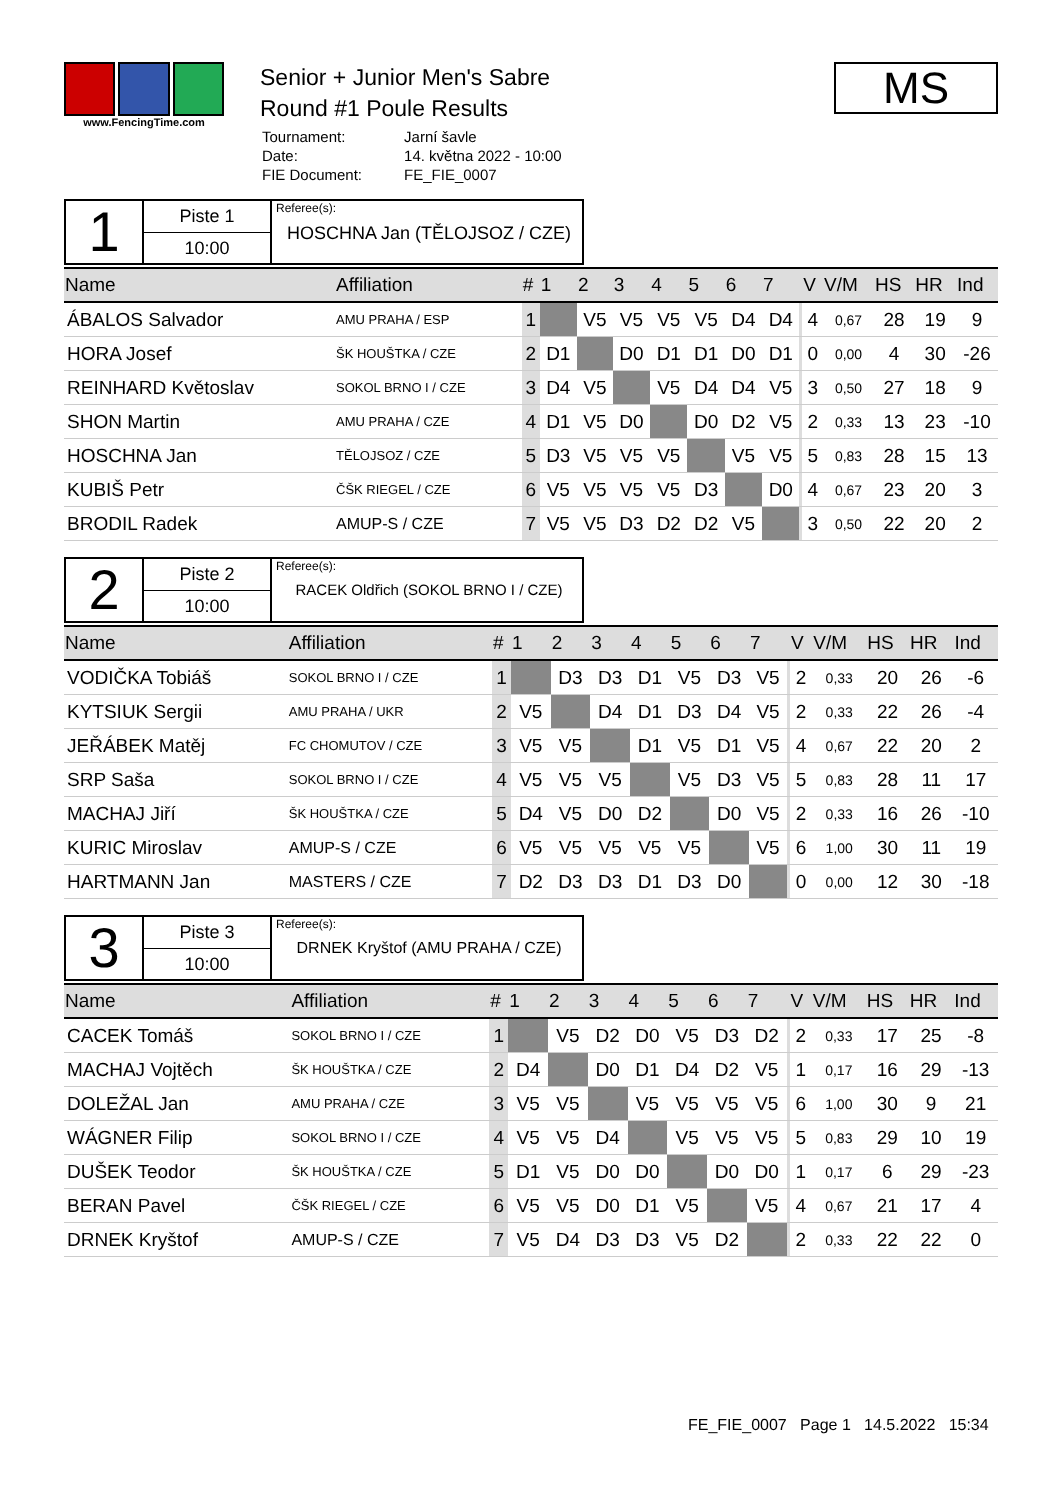www.FencingTime.com
Senior + Junior Men's Sabre
Round #1 Poule Results
| Tournament: | Jarní šavle |
| Date: | 14. května 2022 - 10:00 |
| FIE Document: | FE_FIE_0007 |
MS
1
Piste 1
10:00
Referee(s):
HOSCHNA Jan (TĚLOJSOZ / CZE)
| Name | Affiliation | # | 1 | 2 | 3 | 4 | 5 | 6 | 7 | | V | V/M | HS | HR | Ind |
| --- | --- | --- | --- | --- | --- | --- | --- | --- | --- | --- | --- | --- | --- | --- | --- |
| ÁBALOS Salvador | AMU PRAHA / ESP | 1 | | V5 | V5 | V5 | V5 | D4 | D4 | | 4 | 0,67 | 28 | 19 | 9 |
| HORA Josef | ŠK HOUŠTKA / CZE | 2 | D1 | | D0 | D1 | D1 | D0 | D1 | | 0 | 0,00 | 4 | 30 | -26 |
| REINHARD Květoslav | SOKOL BRNO I / CZE | 3 | D4 | V5 | | V5 | D4 | D4 | V5 | | 3 | 0,50 | 27 | 18 | 9 |
| SHON Martin | AMU PRAHA / CZE | 4 | D1 | V5 | D0 | | D0 | D2 | V5 | | 2 | 0,33 | 13 | 23 | -10 |
| HOSCHNA Jan | TĚLOJSOZ / CZE | 5 | D3 | V5 | V5 | V5 | | V5 | V5 | | 5 | 0,83 | 28 | 15 | 13 |
| KUBIŠ Petr | ČŠK RIEGEL / CZE | 6 | V5 | V5 | V5 | V5 | D3 | | D0 | | 4 | 0,67 | 23 | 20 | 3 |
| BRODIL Radek | AMUP-S / CZE | 7 | V5 | V5 | D3 | D2 | D2 | V5 | | | 3 | 0,50 | 22 | 20 | 2 |
2
Piste 2
10:00
Referee(s):
RACEK Oldřich (SOKOL BRNO I / CZE)
| Name | Affiliation | # | 1 | 2 | 3 | 4 | 5 | 6 | 7 | | V | V/M | HS | HR | Ind |
| --- | --- | --- | --- | --- | --- | --- | --- | --- | --- | --- | --- | --- | --- | --- | --- |
| VODIČKA Tobiáš | SOKOL BRNO I / CZE | 1 | | D3 | D3 | D1 | V5 | D3 | V5 | | 2 | 0,33 | 20 | 26 | -6 |
| KYTSIUK Sergii | AMU PRAHA / UKR | 2 | V5 | | D4 | D1 | D3 | D4 | V5 | | 2 | 0,33 | 22 | 26 | -4 |
| JEŘÁBEK Matěj | FC CHOMUTOV / CZE | 3 | V5 | V5 | | D1 | V5 | D1 | V5 | | 4 | 0,67 | 22 | 20 | 2 |
| SRP Saša | SOKOL BRNO I / CZE | 4 | V5 | V5 | V5 | | V5 | D3 | V5 | | 5 | 0,83 | 28 | 11 | 17 |
| MACHAJ Jiří | ŠK HOUŠTKA / CZE | 5 | D4 | V5 | D0 | D2 | | D0 | V5 | | 2 | 0,33 | 16 | 26 | -10 |
| KURIC Miroslav | AMUP-S / CZE | 6 | V5 | V5 | V5 | V5 | V5 | | V5 | | 6 | 1,00 | 30 | 11 | 19 |
| HARTMANN Jan | MASTERS / CZE | 7 | D2 | D3 | D3 | D1 | D3 | D0 | | | 0 | 0,00 | 12 | 30 | -18 |
3
Piste 3
10:00
Referee(s):
DRNEK Kryštof (AMU PRAHA / CZE)
| Name | Affiliation | # | 1 | 2 | 3 | 4 | 5 | 6 | 7 | | V | V/M | HS | HR | Ind |
| --- | --- | --- | --- | --- | --- | --- | --- | --- | --- | --- | --- | --- | --- | --- | --- |
| CACEK Tomáš | SOKOL BRNO I / CZE | 1 | | V5 | D2 | D0 | V5 | D3 | D2 | | 2 | 0,33 | 17 | 25 | -8 |
| MACHAJ Vojtěch | ŠK HOUŠTKA / CZE | 2 | D4 | | D0 | D1 | D4 | D2 | V5 | | 1 | 0,17 | 16 | 29 | -13 |
| DOLEŽAL Jan | AMU PRAHA / CZE | 3 | V5 | V5 | | V5 | V5 | V5 | V5 | | 6 | 1,00 | 30 | 9 | 21 |
| WÁGNER Filip | SOKOL BRNO I / CZE | 4 | V5 | V5 | D4 | | V5 | V5 | V5 | | 5 | 0,83 | 29 | 10 | 19 |
| DUŠEK Teodor | ŠK HOUŠTKA / CZE | 5 | D1 | V5 | D0 | D0 | | D0 | D0 | | 1 | 0,17 | 6 | 29 | -23 |
| BERAN Pavel | ČŠK RIEGEL / CZE | 6 | V5 | V5 | D0 | D1 | V5 | | V5 | | 4 | 0,67 | 21 | 17 | 4 |
| DRNEK Kryštof | AMUP-S / CZE | 7 | V5 | D4 | D3 | D3 | V5 | D2 | | | 2 | 0,33 | 22 | 22 | 0 |
FE_FIE_0007 Page 1 14.5.2022 15:34